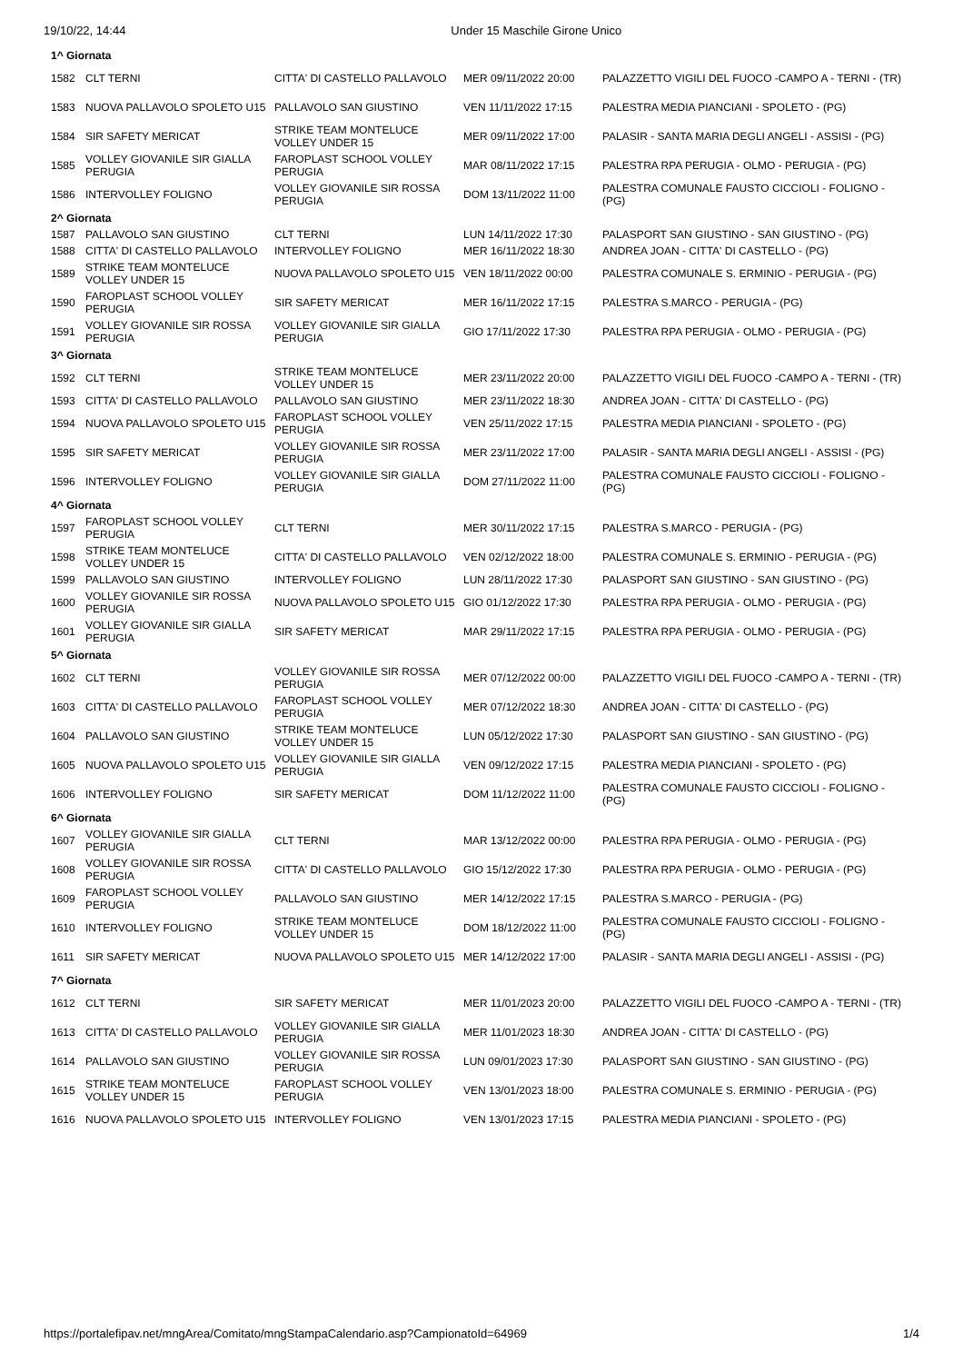19/10/22, 14:44 Under 15 Maschile Girone Unico
| 1^ Giornata | | | | |
| 1582 | CLT TERNI | CITTA' DI CASTELLO PALLAVOLO | MER 09/11/2022 20:00 | PALAZZETTO VIGILI DEL FUOCO -CAMPO A - TERNI - (TR) |
| 1583 | NUOVA PALLAVOLO SPOLETO U15 | PALLAVOLO SAN GIUSTINO | VEN 11/11/2022 17:15 | PALESTRA MEDIA PIANCIANI - SPOLETO - (PG) |
| 1584 | SIR SAFETY MERICAT | STRIKE TEAM MONTELUCE VOLLEY UNDER 15 | MER 09/11/2022 17:00 | PALASIR - SANTA MARIA DEGLI ANGELI - ASSISI - (PG) |
| 1585 | VOLLEY GIOVANILE SIR GIALLA PERUGIA | FAROPLAST SCHOOL VOLLEY PERUGIA | MAR 08/11/2022 17:15 | PALESTRA RPA PERUGIA - OLMO - PERUGIA - (PG) |
| 1586 | INTERVOLLEY FOLIGNO | VOLLEY GIOVANILE SIR ROSSA PERUGIA | DOM 13/11/2022 11:00 | PALESTRA COMUNALE FAUSTO CICCIOLI - FOLIGNO - (PG) |
| 2^ Giornata | | | | |
| 1587 | PALLAVOLO SAN GIUSTINO | CLT TERNI | LUN 14/11/2022 17:30 | PALASPORT SAN GIUSTINO - SAN GIUSTINO - (PG) |
| 1588 | CITTA' DI CASTELLO PALLAVOLO | INTERVOLLEY FOLIGNO | MER 16/11/2022 18:30 | ANDREA JOAN - CITTA' DI CASTELLO - (PG) |
| 1589 | STRIKE TEAM MONTELUCE VOLLEY UNDER 15 | NUOVA PALLAVOLO SPOLETO U15 | VEN 18/11/2022 00:00 | PALESTRA COMUNALE S. ERMINIO - PERUGIA - (PG) |
| 1590 | FAROPLAST SCHOOL VOLLEY PERUGIA | SIR SAFETY MERICAT | MER 16/11/2022 17:15 | PALESTRA S.MARCO - PERUGIA - (PG) |
| 1591 | VOLLEY GIOVANILE SIR ROSSA PERUGIA | VOLLEY GIOVANILE SIR GIALLA PERUGIA | GIO 17/11/2022 17:30 | PALESTRA RPA PERUGIA - OLMO - PERUGIA - (PG) |
| 3^ Giornata | | | | |
| 1592 | CLT TERNI | STRIKE TEAM MONTELUCE VOLLEY UNDER 15 | MER 23/11/2022 20:00 | PALAZZETTO VIGILI DEL FUOCO -CAMPO A - TERNI - (TR) |
| 1593 | CITTA' DI CASTELLO PALLAVOLO | PALLAVOLO SAN GIUSTINO | MER 23/11/2022 18:30 | ANDREA JOAN - CITTA' DI CASTELLO - (PG) |
| 1594 | NUOVA PALLAVOLO SPOLETO U15 | FAROPLAST SCHOOL VOLLEY PERUGIA | VEN 25/11/2022 17:15 | PALESTRA MEDIA PIANCIANI - SPOLETO - (PG) |
| 1595 | SIR SAFETY MERICAT | VOLLEY GIOVANILE SIR ROSSA PERUGIA | MER 23/11/2022 17:00 | PALASIR - SANTA MARIA DEGLI ANGELI - ASSISI - (PG) |
| 1596 | INTERVOLLEY FOLIGNO | VOLLEY GIOVANILE SIR GIALLA PERUGIA | DOM 27/11/2022 11:00 | PALESTRA COMUNALE FAUSTO CICCIOLI - FOLIGNO - (PG) |
| 4^ Giornata | | | | |
| 1597 | FAROPLAST SCHOOL VOLLEY PERUGIA | CLT TERNI | MER 30/11/2022 17:15 | PALESTRA S.MARCO - PERUGIA - (PG) |
| 1598 | STRIKE TEAM MONTELUCE VOLLEY UNDER 15 | CITTA' DI CASTELLO PALLAVOLO | VEN 02/12/2022 18:00 | PALESTRA COMUNALE S. ERMINIO - PERUGIA - (PG) |
| 1599 | PALLAVOLO SAN GIUSTINO | INTERVOLLEY FOLIGNO | LUN 28/11/2022 17:30 | PALASPORT SAN GIUSTINO - SAN GIUSTINO - (PG) |
| 1600 | VOLLEY GIOVANILE SIR ROSSA PERUGIA | NUOVA PALLAVOLO SPOLETO U15 | GIO 01/12/2022 17:30 | PALESTRA RPA PERUGIA - OLMO - PERUGIA - (PG) |
| 1601 | VOLLEY GIOVANILE SIR GIALLA PERUGIA | SIR SAFETY MERICAT | MAR 29/11/2022 17:15 | PALESTRA RPA PERUGIA - OLMO - PERUGIA - (PG) |
| 5^ Giornata | | | | |
| 1602 | CLT TERNI | VOLLEY GIOVANILE SIR ROSSA PERUGIA | MER 07/12/2022 00:00 | PALAZZETTO VIGILI DEL FUOCO -CAMPO A - TERNI - (TR) |
| 1603 | CITTA' DI CASTELLO PALLAVOLO | FAROPLAST SCHOOL VOLLEY PERUGIA | MER 07/12/2022 18:30 | ANDREA JOAN - CITTA' DI CASTELLO - (PG) |
| 1604 | PALLAVOLO SAN GIUSTINO | STRIKE TEAM MONTELUCE VOLLEY UNDER 15 | LUN 05/12/2022 17:30 | PALASPORT SAN GIUSTINO - SAN GIUSTINO - (PG) |
| 1605 | NUOVA PALLAVOLO SPOLETO U15 | VOLLEY GIOVANILE SIR GIALLA PERUGIA | VEN 09/12/2022 17:15 | PALESTRA MEDIA PIANCIANI - SPOLETO - (PG) |
| 1606 | INTERVOLLEY FOLIGNO | SIR SAFETY MERICAT | DOM 11/12/2022 11:00 | PALESTRA COMUNALE FAUSTO CICCIOLI - FOLIGNO - (PG) |
| 6^ Giornata | | | | |
| 1607 | VOLLEY GIOVANILE SIR GIALLA PERUGIA | CLT TERNI | MAR 13/12/2022 00:00 | PALESTRA RPA PERUGIA - OLMO - PERUGIA - (PG) |
| 1608 | VOLLEY GIOVANILE SIR ROSSA PERUGIA | CITTA' DI CASTELLO PALLAVOLO | GIO 15/12/2022 17:30 | PALESTRA RPA PERUGIA - OLMO - PERUGIA - (PG) |
| 1609 | FAROPLAST SCHOOL VOLLEY PERUGIA | PALLAVOLO SAN GIUSTINO | MER 14/12/2022 17:15 | PALESTRA S.MARCO - PERUGIA - (PG) |
| 1610 | INTERVOLLEY FOLIGNO | STRIKE TEAM MONTELUCE VOLLEY UNDER 15 | DOM 18/12/2022 11:00 | PALESTRA COMUNALE FAUSTO CICCIOLI - FOLIGNO - (PG) |
| 1611 | SIR SAFETY MERICAT | NUOVA PALLAVOLO SPOLETO U15 | MER 14/12/2022 17:00 | PALASIR - SANTA MARIA DEGLI ANGELI - ASSISI - (PG) |
| 7^ Giornata | | | | |
| 1612 | CLT TERNI | SIR SAFETY MERICAT | MER 11/01/2023 20:00 | PALAZZETTO VIGILI DEL FUOCO -CAMPO A - TERNI - (TR) |
| 1613 | CITTA' DI CASTELLO PALLAVOLO | VOLLEY GIOVANILE SIR GIALLA PERUGIA | MER 11/01/2023 18:30 | ANDREA JOAN - CITTA' DI CASTELLO - (PG) |
| 1614 | PALLAVOLO SAN GIUSTINO | VOLLEY GIOVANILE SIR ROSSA PERUGIA | LUN 09/01/2023 17:30 | PALASPORT SAN GIUSTINO - SAN GIUSTINO - (PG) |
| 1615 | STRIKE TEAM MONTELUCE VOLLEY UNDER 15 | FAROPLAST SCHOOL VOLLEY PERUGIA | VEN 13/01/2023 18:00 | PALESTRA COMUNALE S. ERMINIO - PERUGIA - (PG) |
| 1616 | NUOVA PALLAVOLO SPOLETO U15 | INTERVOLLEY FOLIGNO | VEN 13/01/2023 17:15 | PALESTRA MEDIA PIANCIANI - SPOLETO - (PG) |
https://portalefipav.net/mngArea/Comitato/mngStampaCalendario.asp?CampionatoId=64969 1/4